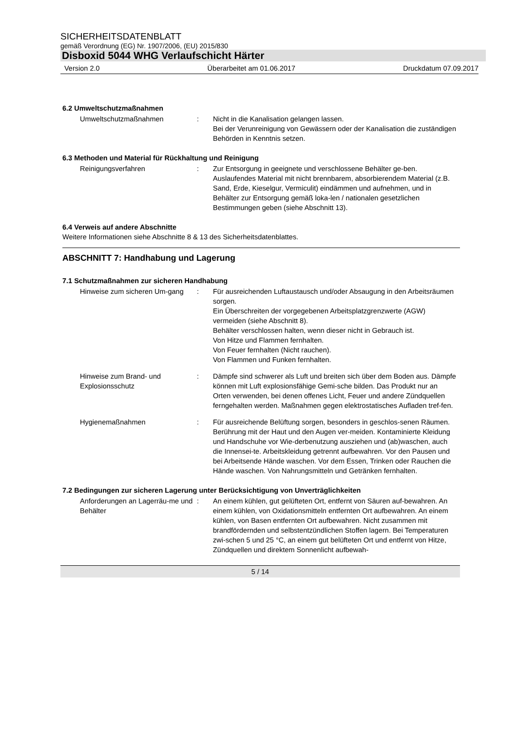SICHERHEITSDATENBLATT
gemäß Verordnung (EG) Nr. 1907/2006, (EU) 2015/830
Disboxid 5044 WHG Verlaufschicht Härter
Version 2.0 Überarbeitet am 01.06.2017 Druckdatum 07.09.2017
6.2 Umweltschutzmaßnahmen
Umweltschutzmaßnahmen : Nicht in die Kanalisation gelangen lassen.
Bei der Verunreinigung von Gewässern oder der Kanalisation die zuständigen Behörden in Kenntnis setzen.
6.3 Methoden und Material für Rückhaltung und Reinigung
Reinigungsverfahren : Zur Entsorgung in geeignete und verschlossene Behälter ge-ben.
Auslaufendes Material mit nicht brennbarem, absorbierendem Material (z.B. Sand, Erde, Kieselgur, Vermiculit) eindämmen und aufnehmen, und in Behälter zur Entsorgung gemäß loka-len / nationalen gesetzlichen Bestimmungen geben (siehe Abschnitt 13).
6.4 Verweis auf andere Abschnitte
Weitere Informationen siehe Abschnitte 8 & 13 des Sicherheitsdatenblattes.
ABSCHNITT 7: Handhabung und Lagerung
7.1 Schutzmaßnahmen zur sicheren Handhabung
Hinweise zum sicheren Um-gang
: Für ausreichenden Luftaustausch und/oder Absaugung in den Arbeitsräumen sorgen.
Ein Überschreiten der vorgegebenen Arbeitsplatzgrenzwerte (AGW) vermeiden (siehe Abschnitt 8).
Behälter verschlossen halten, wenn dieser nicht in Gebrauch ist.
Von Hitze und Flammen fernhalten.
Von Feuer fernhalten (Nicht rauchen).
Von Flammen und Funken fernhalten.
Hinweise zum Brand- und Explosionsschutz
: Dämpfe sind schwerer als Luft und breiten sich über dem Boden aus. Dämpfe können mit Luft explosionsfähige Gemi-sche bilden. Das Produkt nur an Orten verwenden, bei denen offenes Licht, Feuer und andere Zündquellen ferngehalten werden. Maßnahmen gegen elektrostatisches Aufladen tref-fen.
Hygienemaßnahmen : Für ausreichende Belüftung sorgen, besonders in geschlos-senen Räumen. Berührung mit der Haut und den Augen ver-meiden. Kontaminierte Kleidung und Handschuhe vor Wie-derbenutzung ausziehen und (ab)waschen, auch die Innensei-te. Arbeitskleidung getrennt aufbewahren. Vor den Pausen und bei Arbeitsende Hände waschen. Vor dem Essen, Trinken oder Rauchen die Hände waschen. Von Nahrungsmitteln und Getränken fernhalten.
7.2 Bedingungen zur sicheren Lagerung unter Berücksichtigung von Unverträglichkeiten
Anforderungen an Lagerräu-me und Behälter
: An einem kühlen, gut gelüfteten Ort, entfernt von Säuren auf-bewahren. An einem kühlen, von Oxidationsmitteln entfernten Ort aufbewahren. An einem kühlen, von Basen entfernten Ort aufbewahren. Nicht zusammen mit brandfördernden und selbstentzündlichen Stoffen lagern. Bei Temperaturen zwi-schen 5 und 25 °C, an einem gut belüfteten Ort und entfernt von Hitze, Zündquellen und direktem Sonnenlicht aufbewah-
5 / 14